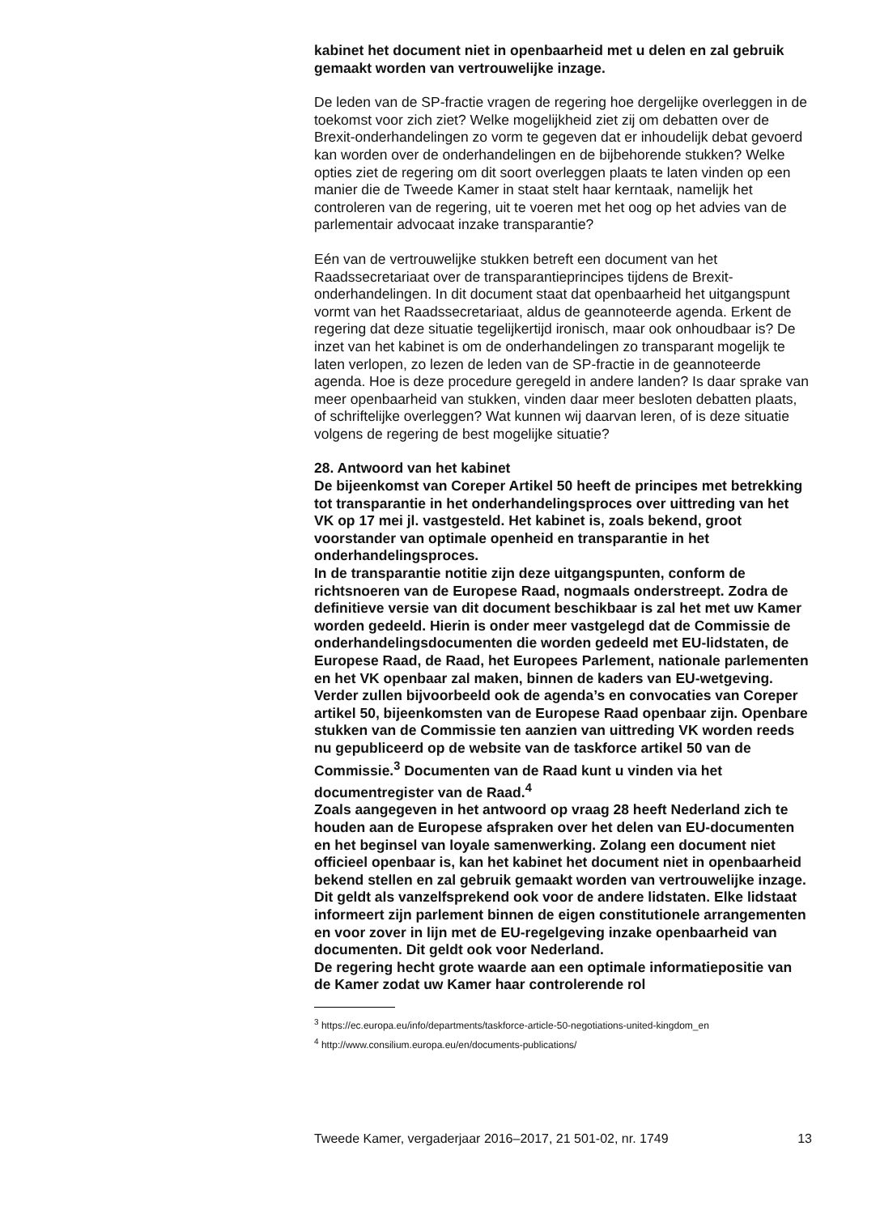kabinet het document niet in openbaarheid met u delen en zal gebruik gemaakt worden van vertrouwelijke inzage.
De leden van de SP-fractie vragen de regering hoe dergelijke overleggen in de toekomst voor zich ziet? Welke mogelijkheid ziet zij om debatten over de Brexit-onderhandelingen zo vorm te gegeven dat er inhoudelijk debat gevoerd kan worden over de onderhandelingen en de bijbehorende stukken? Welke opties ziet de regering om dit soort overleggen plaats te laten vinden op een manier die de Tweede Kamer in staat stelt haar kerntaak, namelijk het controleren van de regering, uit te voeren met het oog op het advies van de parlementair advocaat inzake transparantie?
Eén van de vertrouwelijke stukken betreft een document van het Raadssecretariaat over de transparantieprincipes tijdens de Brexit-onderhandelingen. In dit document staat dat openbaarheid het uitgangspunt vormt van het Raadssecretariaat, aldus de geannoteerde agenda. Erkent de regering dat deze situatie tegelijkertijd ironisch, maar ook onhoudbaar is? De inzet van het kabinet is om de onderhandelingen zo transparant mogelijk te laten verlopen, zo lezen de leden van de SP-fractie in de geannoteerde agenda. Hoe is deze procedure geregeld in andere landen? Is daar sprake van meer openbaarheid van stukken, vinden daar meer besloten debatten plaats, of schriftelijke overleggen? Wat kunnen wij daarvan leren, of is deze situatie volgens de regering de best mogelijke situatie?
28. Antwoord van het kabinet
De bijeenkomst van Coreper Artikel 50 heeft de principes met betrekking tot transparantie in het onderhandelingsproces over uittreding van het VK op 17 mei jl. vastgesteld. Het kabinet is, zoals bekend, groot voorstander van optimale openheid en transparantie in het onderhandelingsproces.
In de transparantie notitie zijn deze uitgangspunten, conform de richtsnoeren van de Europese Raad, nogmaals onderstreept. Zodra de definitieve versie van dit document beschikbaar is zal het met uw Kamer worden gedeeld. Hierin is onder meer vastgelegd dat de Commissie de onderhandelingsdocumenten die worden gedeeld met EU-lidstaten, de Europese Raad, de Raad, het Europees Parlement, nationale parlementen en het VK openbaar zal maken, binnen de kaders van EU-wetgeving. Verder zullen bijvoorbeeld ook de agenda’s en convocaties van Coreper artikel 50, bijeenkomsten van de Europese Raad openbaar zijn. Openbare stukken van de Commissie ten aanzien van uittreding VK worden reeds nu gepubliceerd op de website van de taskforce artikel 50 van de Commissie.<sup>3</sup> Documenten van de Raad kunt u vinden via het documentregister van de Raad.<sup>4</sup>
Zoals aangegeven in het antwoord op vraag 28 heeft Nederland zich te houden aan de Europese afspraken over het delen van EU-documenten en het beginsel van loyale samenwerking. Zolang een document niet officieel openbaar is, kan het kabinet het document niet in openbaarheid bekend stellen en zal gebruik gemaakt worden van vertrouwelijke inzage. Dit geldt als vanzelfsprekend ook voor de andere lidstaten. Elke lidstaat informeert zijn parlement binnen de eigen constitutionele arrangementen en voor zover in lijn met de EU-regelgeving inzake openbaarheid van documenten. Dit geldt ook voor Nederland.
De regering hecht grote waarde aan een optimale informatiepositie van de Kamer zodat uw Kamer haar controlerende rol
<sup>3</sup> https://ec.europa.eu/info/departments/taskforce-article-50-negotiations-united-kingdom_en
<sup>4</sup> http://www.consilium.europa.eu/en/documents-publications/
Tweede Kamer, vergaderjaar 2016–2017, 21 501-02, nr. 1749 13